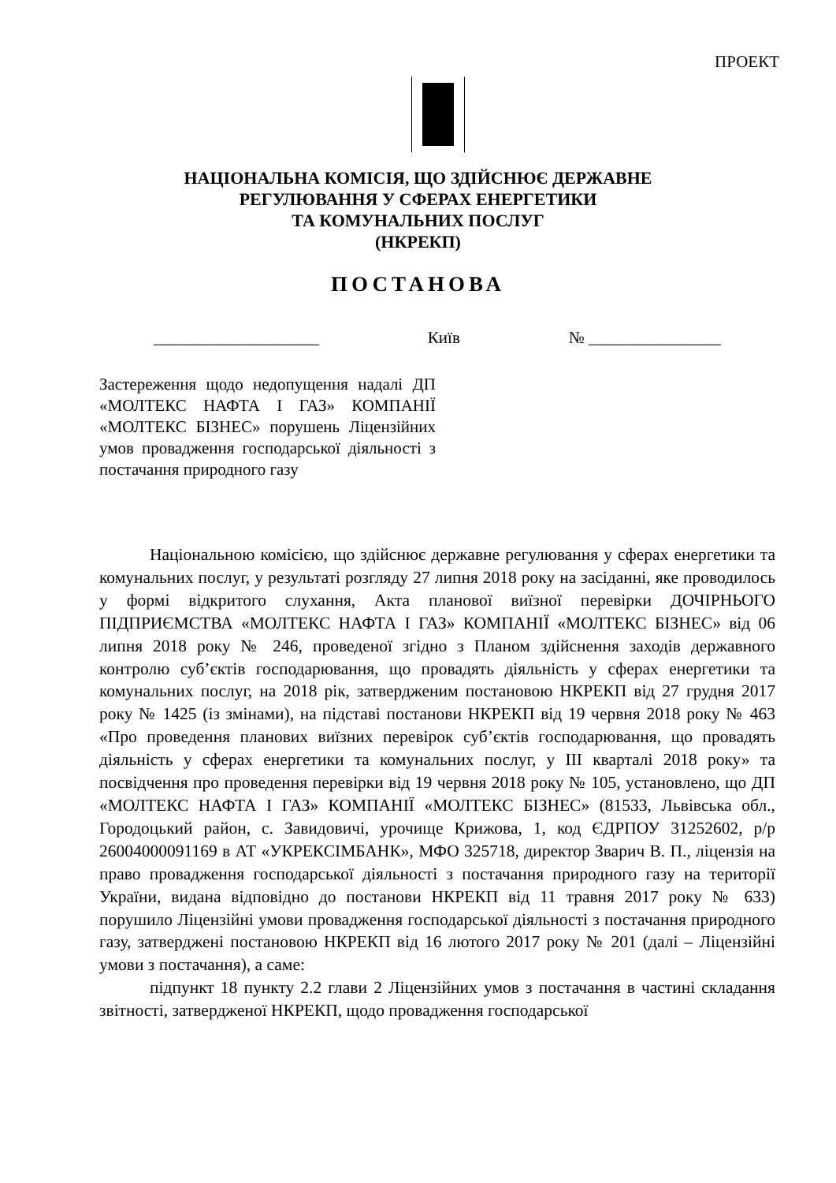ПРОЕКТ
НАЦІОНАЛЬНА КОМІСІЯ, ЩО ЗДІЙСНЮЄ ДЕРЖАВНЕ
РЕГУЛЮВАННЯ У СФЕРАХ ЕНЕРГЕТИКИ
ТА КОМУНАЛЬНИХ ПОСЛУГ
(НКРЕКП)
ПОСТАНОВА
____________________ Київ № ________________
Застереження щодо недопущення надалі ДП «МОЛТЕКС НАФТА І ГАЗ» КОМПАНІЇ «МОЛТЕКС БІЗНЕС» порушень Ліцензійних умов провадження господарської діяльності з постачання природного газу
Національною комісією, що здійснює державне регулювання у сферах енергетики та комунальних послуг, у результаті розгляду 27 липня 2018 року на засіданні, яке проводилось у формі відкритого слухання, Акта планової виїзної перевірки ДОЧІРНЬОГО ПІДПРИЄМСТВА «МОЛТЕКС НАФТА І ГАЗ» КОМПАНІЇ «МОЛТЕКС БІЗНЕС» від 06 липня 2018 року № 246, проведеної згідно з Планом здійснення заходів державного контролю суб’єктів господарювання, що провадять діяльність у сферах енергетики та комунальних послуг, на 2018 рік, затвердженим постановою НКРЕКП від 27 грудня 2017 року № 1425 (із змінами), на підставі постанови НКРЕКП від 19 червня 2018 року № 463 «Про проведення планових виїзних перевірок суб’єктів господарювання, що провадять діяльність у сферах енергетики та комунальних послуг, у ІІІ кварталі 2018 року» та посвідчення про проведення перевірки від 19 червня 2018 року № 105, установлено, що ДП «МОЛТЕКС НАФТА І ГАЗ» КОМПАНІЇ «МОЛТЕКС БІЗНЕС» (81533, Львівська обл., Городоцький район, с. Завидовичі, урочище Крижова, 1, код ЄДРПОУ 31252602, р/р 26004000091169 в АТ «УКРЕКСІМБАНК», МФО 325718, директор Зварич В. П., ліцензія на право провадження господарської діяльності з постачання природного газу на території України, видана відповідно до постанови НКРЕКП від 11 травня 2017 року № 633) порушило Ліцензійні умови провадження господарської діяльності з постачання природного газу, затверджені постановою НКРЕКП від 16 лютого 2017 року № 201 (далі – Ліцензійні умови з постачання), а саме:
підпункт 18 пункту 2.2 глави 2 Ліцензійних умов з постачання в частині складання звітності, затвердженої НКРЕКП, щодо провадження господарської